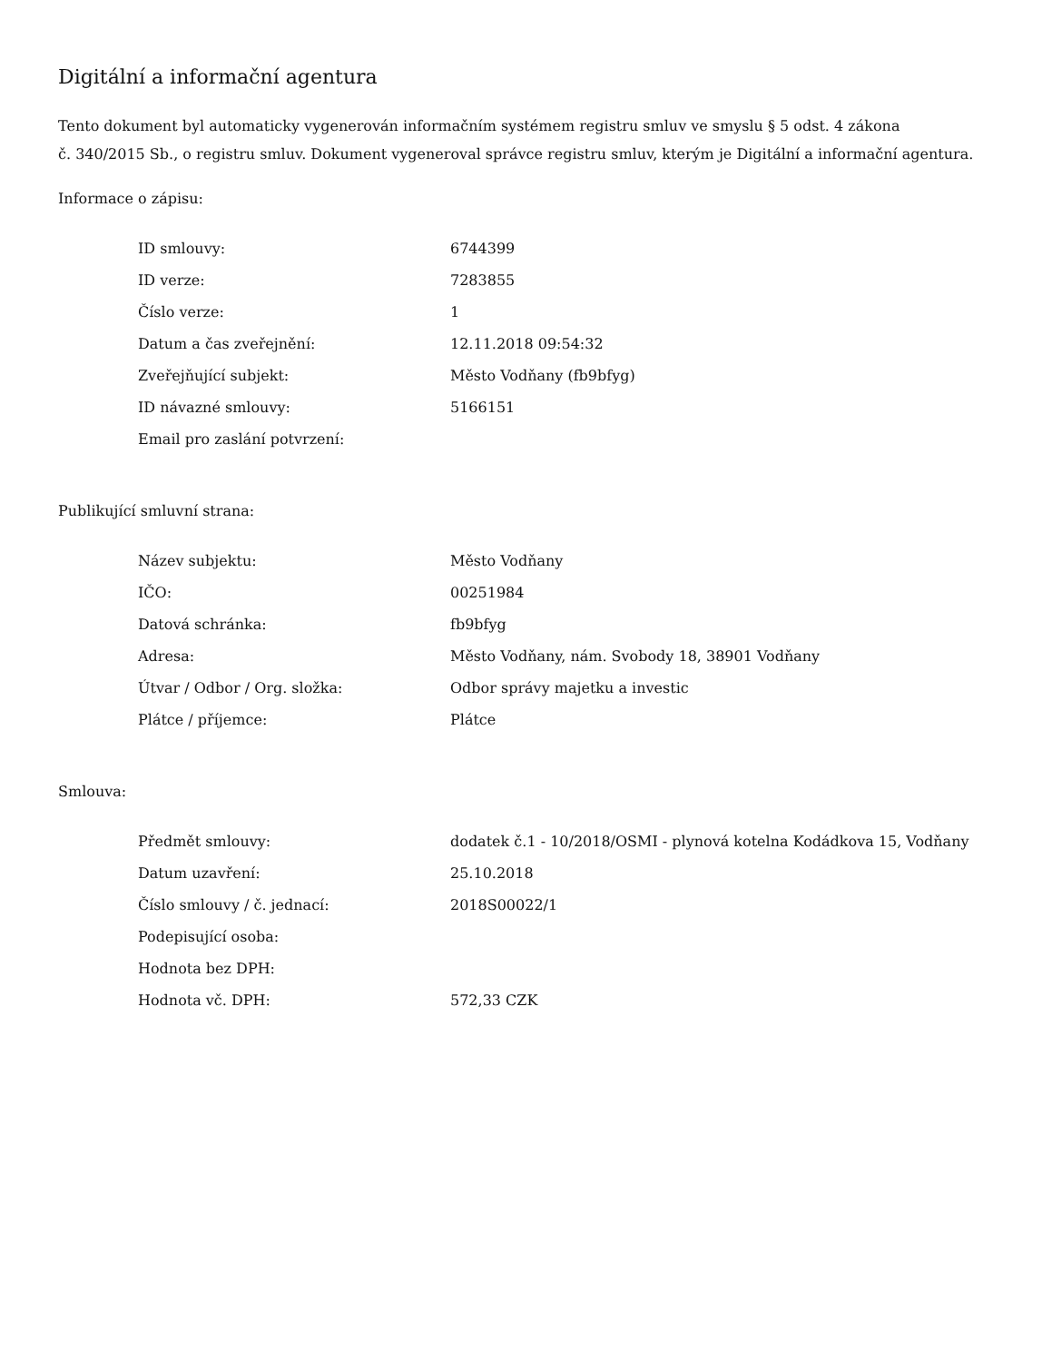Digitální a informační agentura
Tento dokument byl automaticky vygenerován informačním systémem registru smluv ve smyslu § 5 odst. 4 zákona
č. 340/2015 Sb., o registru smluv. Dokument vygeneroval správce registru smluv, kterým je Digitální a informační agentura.
Informace o zápisu:
| ID smlouvy: | 6744399 |
| ID verze: | 7283855 |
| Číslo verze: | 1 |
| Datum a čas zveřejnění: | 12.11.2018 09:54:32 |
| Zveřejňující subjekt: | Město Vodňany (fb9bfyg) |
| ID návazné smlouvy: | 5166151 |
| Email pro zaslání potvrzení: | |
Publikující smluvní strana:
| Název subjektu: | Město Vodňany |
| IČO: | 00251984 |
| Datová schránka: | fb9bfyg |
| Adresa: | Město Vodňany, nám. Svobody 18, 38901 Vodňany |
| Útvar / Odbor / Org. složka: | Odbor správy majetku a investic |
| Plátce / příjemce: | Plátce |
Smlouva:
| Předmět smlouvy: | dodatek č.1 - 10/2018/OSMI - plynová kotelna Kodádkova 15, Vodňany |
| Datum uzavření: | 25.10.2018 |
| Číslo smlouvy / č. jednací: | 2018S00022/1 |
| Podepisující osoba: | |
| Hodnota bez DPH: | |
| Hodnota vč. DPH: | 572,33 CZK |